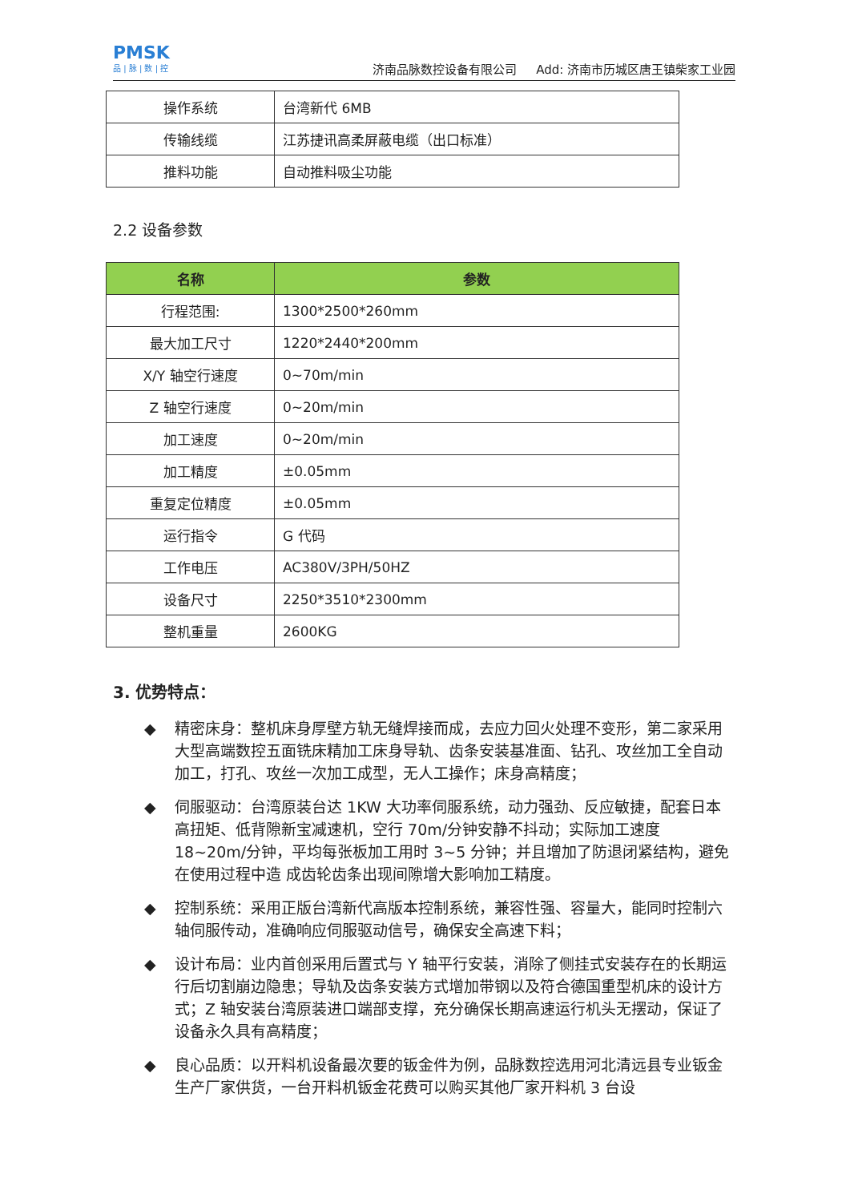PMSK
品 | 脉 | 数 | 控
济南品脉数控设备有限公司 Add: 济南市历城区唐王镇柴家工业园
| 操作系统 | 台湾新代 6MB |
| 传输线缆 | 江苏捷讯高柔屏蔽电缆（出口标准） |
| 推料功能 | 自动推料吸尘功能 |
2.2 设备参数
| 名称 | 参数 |
| --- | --- |
| 行程范围: | 1300*2500*260mm |
| 最大加工尺寸 | 1220*2440*200mm |
| X/Y 轴空行速度 | 0~70m/min |
| Z 轴空行速度 | 0~20m/min |
| 加工速度 | 0~20m/min |
| 加工精度 | ±0.05mm |
| 重复定位精度 | ±0.05mm |
| 运行指令 | G 代码 |
| 工作电压 | AC380V/3PH/50HZ |
| 设备尺寸 | 2250*3510*2300mm |
| 整机重量 | 2600KG |
3. 优势特点：
◆ 精密床身：整机床身厚壁方轨无缝焊接而成，去应力回火处理不变形，第二家采用大型高端数控五面铣床精加工床身导轨、齿条安装基准面、钻孔、攻丝加工全自动加工，打孔、攻丝一次加工成型，无人工操作；床身高精度；
◆ 伺服驱动：台湾原装台达 1KW 大功率伺服系统，动力强劲、反应敏捷，配套日本高扭矩、低背隙新宝减速机，空行 70m/分钟安静不抖动；实际加工速度 18~20m/分钟，平均每张板加工用时 3~5 分钟；并且增加了防退闭紧结构，避免在使用过程中造 成齿轮齿条出现间隙增大影响加工精度。
◆ 控制系统：采用正版台湾新代高版本控制系统，兼容性强、容量大，能同时控制六轴伺服传动，准确响应伺服驱动信号，确保安全高速下料；
◆ 设计布局：业内首创采用后置式与 Y 轴平行安装，消除了侧挂式安装存在的长期运行后切割崩边隐患；导轨及齿条安装方式增加带钢以及符合德国重型机床的设计方式；Z 轴安装台湾原装进口端部支撑，充分确保长期高速运行机头无摆动，保证了设备永久具有高精度；
◆ 良心品质：以开料机设备最次要的钣金件为例，品脉数控选用河北清远县专业钣金生产厂家供货，一台开料机钣金花费可以购买其他厂家开料机 3 台设